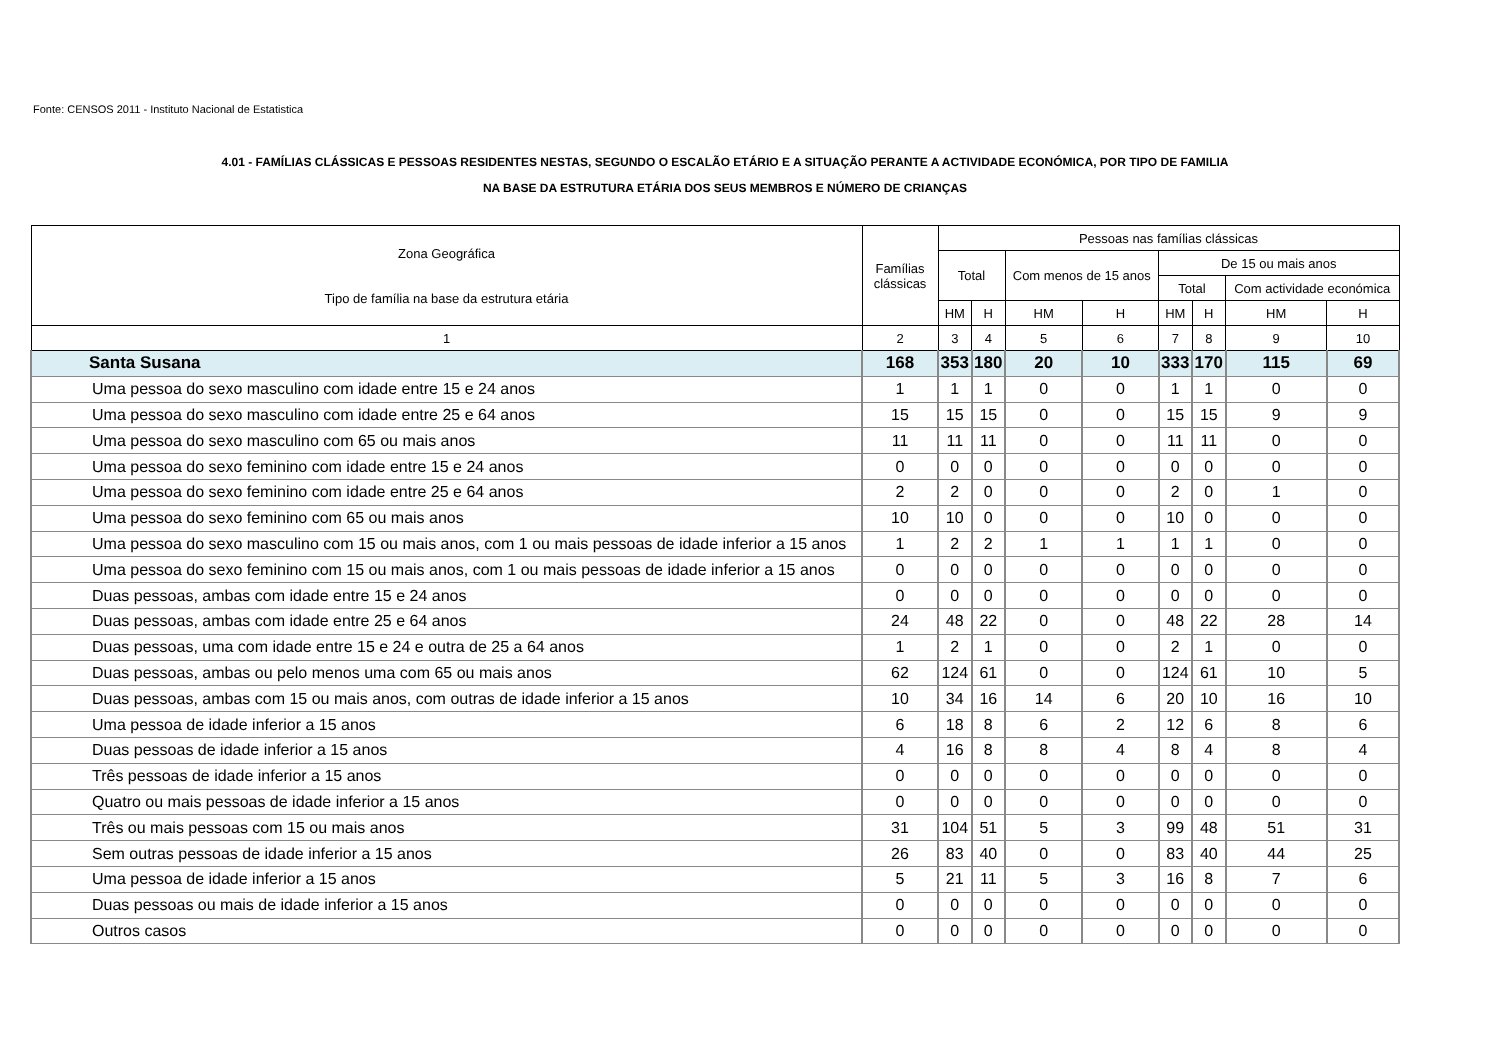Fonte: CENSOS 2011 - Instituto Nacional de Estatistica
4.01 - FAMÍLIAS CLÁSSICAS E PESSOAS RESIDENTES NESTAS, SEGUNDO O ESCALÃO ETÁRIO E A SITUAÇÃO PERANTE A ACTIVIDADE ECONÓMICA, POR TIPO DE FAMILIA
NA BASE DA ESTRUTURA ETÁRIA DOS SEUS MEMBROS E NÚMERO DE CRIANÇAS
| Zona Geográfica Tipo de família na base da estrutura etária | Famílias clássicas | Pessoas nas famílias clássicas | | | | | | | |
| --- | --- | --- | --- | --- | --- | --- | --- | --- | --- |
| | | Total | | Com menos de 15 anos | | De 15 ou mais anos | | | |
| | | | | | | Total | | Com actividade económica | |
| | | HM | H | HM | H | HM | H | HM | H |
| 1 | 2 | 3 | 4 | 5 | 6 | 7 | 8 | 9 | 10 |
| Santa Susana | 168 | 353 | 180 | 20 | 10 | 333 | 170 | 115 | 69 |
| Uma pessoa do sexo masculino com idade entre 15 e 24 anos | 1 | 1 | 1 | 0 | 0 | 1 | 1 | 0 | 0 |
| Uma pessoa do sexo masculino com idade entre 25 e 64 anos | 15 | 15 | 15 | 0 | 0 | 15 | 15 | 9 | 9 |
| Uma pessoa do sexo masculino com 65 ou mais anos | 11 | 11 | 11 | 0 | 0 | 11 | 11 | 0 | 0 |
| Uma pessoa do sexo feminino com idade entre 15 e 24 anos | 0 | 0 | 0 | 0 | 0 | 0 | 0 | 0 | 0 |
| Uma pessoa do sexo feminino com idade entre 25 e 64 anos | 2 | 2 | 0 | 0 | 0 | 2 | 0 | 1 | 0 |
| Uma pessoa do sexo feminino com 65 ou mais anos | 10 | 10 | 0 | 0 | 0 | 10 | 0 | 0 | 0 |
| Uma pessoa do sexo masculino com 15 ou mais anos, com 1 ou mais pessoas de idade inferior a 15 anos | 1 | 2 | 2 | 1 | 1 | 1 | 1 | 0 | 0 |
| Uma pessoa do sexo feminino com 15 ou mais anos, com 1 ou mais pessoas de idade inferior a 15 anos | 0 | 0 | 0 | 0 | 0 | 0 | 0 | 0 | 0 |
| Duas pessoas, ambas com idade entre 15 e 24 anos | 0 | 0 | 0 | 0 | 0 | 0 | 0 | 0 | 0 |
| Duas pessoas, ambas com idade entre 25 e 64 anos | 24 | 48 | 22 | 0 | 0 | 48 | 22 | 28 | 14 |
| Duas pessoas, uma com idade entre 15 e 24 e outra de 25 a 64 anos | 1 | 2 | 1 | 0 | 0 | 2 | 1 | 0 | 0 |
| Duas pessoas, ambas ou pelo menos uma com 65 ou mais anos | 62 | 124 | 61 | 0 | 0 | 124 | 61 | 10 | 5 |
| Duas pessoas, ambas com 15 ou mais anos, com outras de idade inferior a 15 anos | 10 | 34 | 16 | 14 | 6 | 20 | 10 | 16 | 10 |
| Uma pessoa de idade inferior a 15 anos | 6 | 18 | 8 | 6 | 2 | 12 | 6 | 8 | 6 |
| Duas pessoas de idade inferior a 15 anos | 4 | 16 | 8 | 8 | 4 | 8 | 4 | 8 | 4 |
| Três pessoas de idade inferior a 15 anos | 0 | 0 | 0 | 0 | 0 | 0 | 0 | 0 | 0 |
| Quatro ou mais pessoas de idade inferior a 15 anos | 0 | 0 | 0 | 0 | 0 | 0 | 0 | 0 | 0 |
| Três ou mais pessoas com 15 ou mais anos | 31 | 104 | 51 | 5 | 3 | 99 | 48 | 51 | 31 |
| Sem outras pessoas de idade inferior a 15 anos | 26 | 83 | 40 | 0 | 0 | 83 | 40 | 44 | 25 |
| Uma pessoa de idade inferior a 15 anos | 5 | 21 | 11 | 5 | 3 | 16 | 8 | 7 | 6 |
| Duas pessoas ou mais de idade inferior a 15 anos | 0 | 0 | 0 | 0 | 0 | 0 | 0 | 0 | 0 |
| Outros casos | 0 | 0 | 0 | 0 | 0 | 0 | 0 | 0 | 0 |